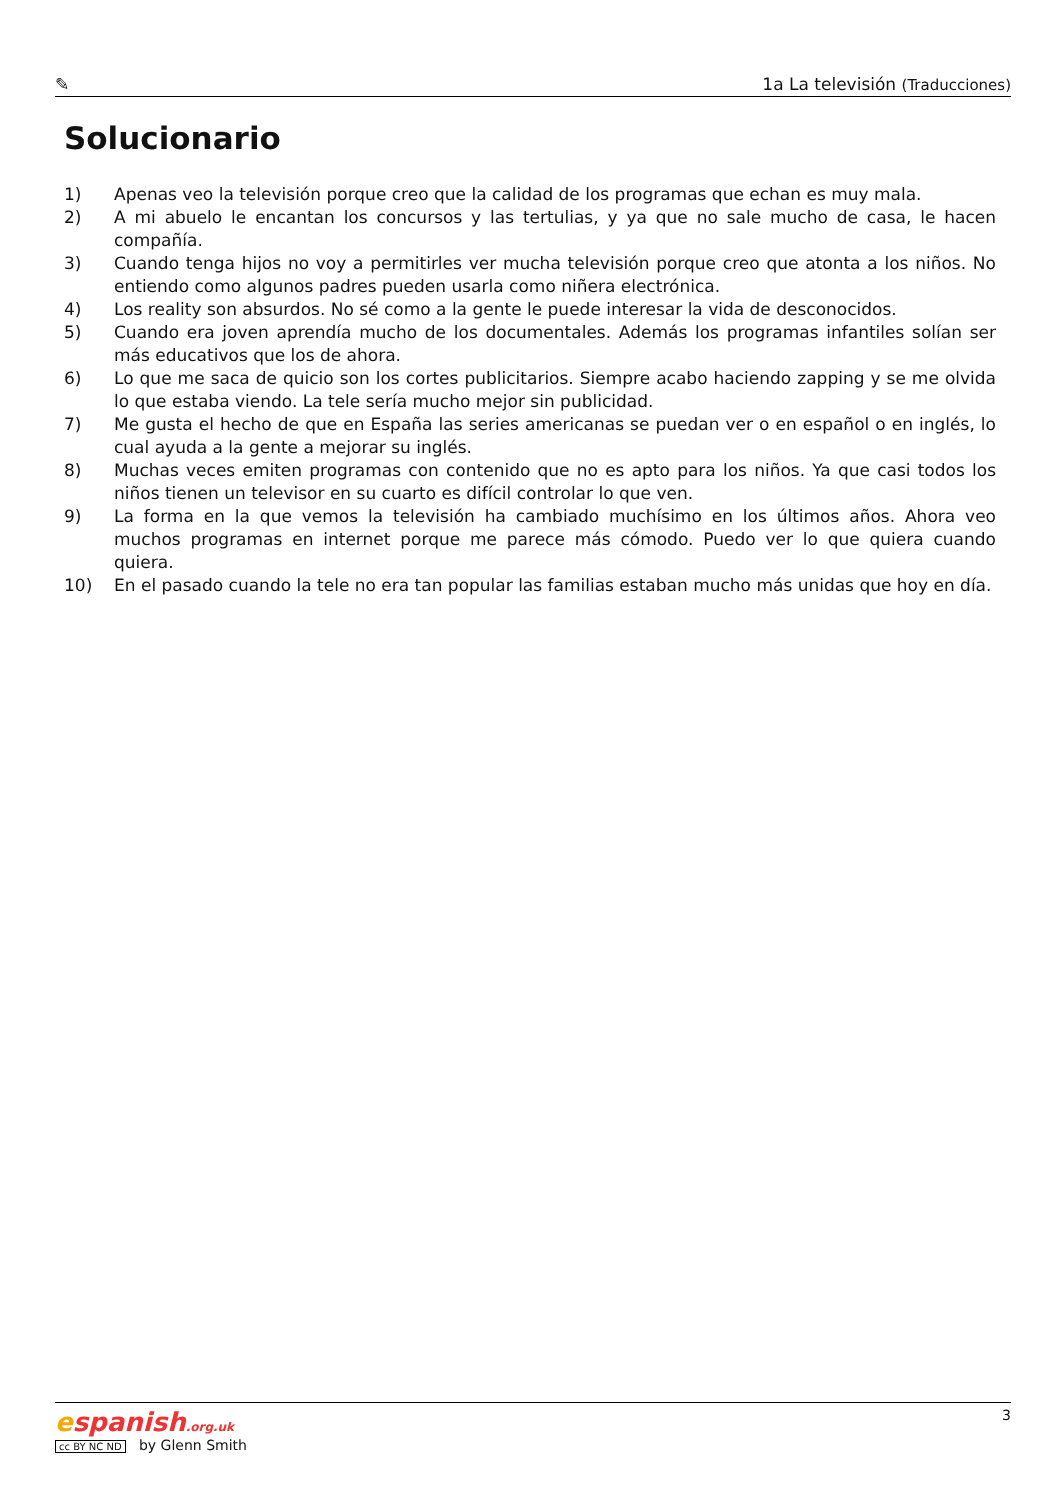✎ 1a La televisión (Traducciones)
Solucionario
1) Apenas veo la televisión porque creo que la calidad de los programas que echan es muy mala.
2) A mi abuelo le encantan los concursos y las tertulias, y ya que no sale mucho de casa, le hacen compañía.
3) Cuando tenga hijos no voy a permitirles ver mucha televisión porque creo que atonta a los niños. No entiendo como algunos padres pueden usarla como niñera electrónica.
4) Los reality son absurdos. No sé como a la gente le puede interesar la vida de desconocidos.
5) Cuando era joven aprendía mucho de los documentales. Además los programas infantiles solían ser más educativos que los de ahora.
6) Lo que me saca de quicio son los cortes publicitarios. Siempre acabo haciendo zapping y se me olvida lo que estaba viendo. La tele sería mucho mejor sin publicidad.
7) Me gusta el hecho de que en España las series americanas se puedan ver o en español o en inglés, lo cual ayuda a la gente a mejorar su inglés.
8) Muchas veces emiten programas con contenido que no es apto para los niños. Ya que casi todos los niños tienen un televisor en su cuarto es difícil controlar lo que ven.
9) La forma en la que vemos la televisión ha cambiado muchísimo en los últimos años. Ahora veo muchos programas en internet porque me parece más cómodo. Puedo ver lo que quiera cuando quiera.
10) En el pasado cuando la tele no era tan popular las familias estaban mucho más unidas que hoy en día.
espanish.org.uk
cc BY NC ND by Glenn Smith
3